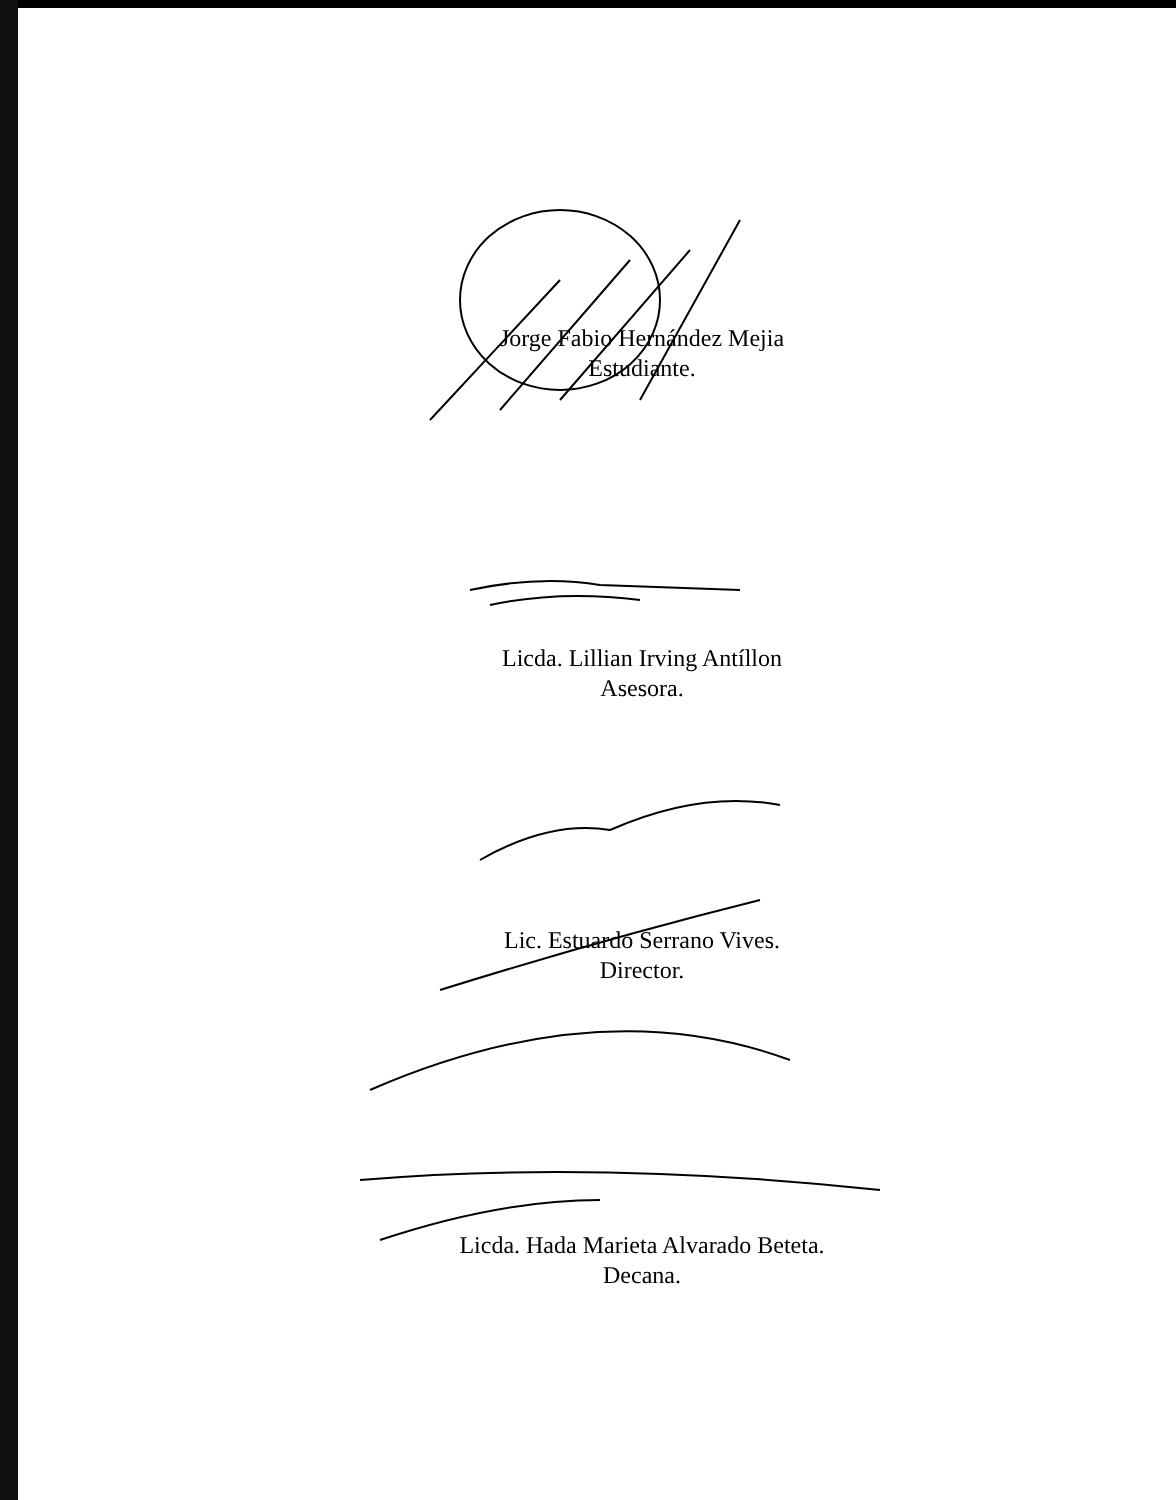Jorge Fabio Hernández Mejia
Estudiante.
Licda. Lillian Irving Antíllon
Asesora.
Lic. Estuardo Serrano Vives.
Director.
Licda. Hada Marieta Alvarado Beteta.
Decana.